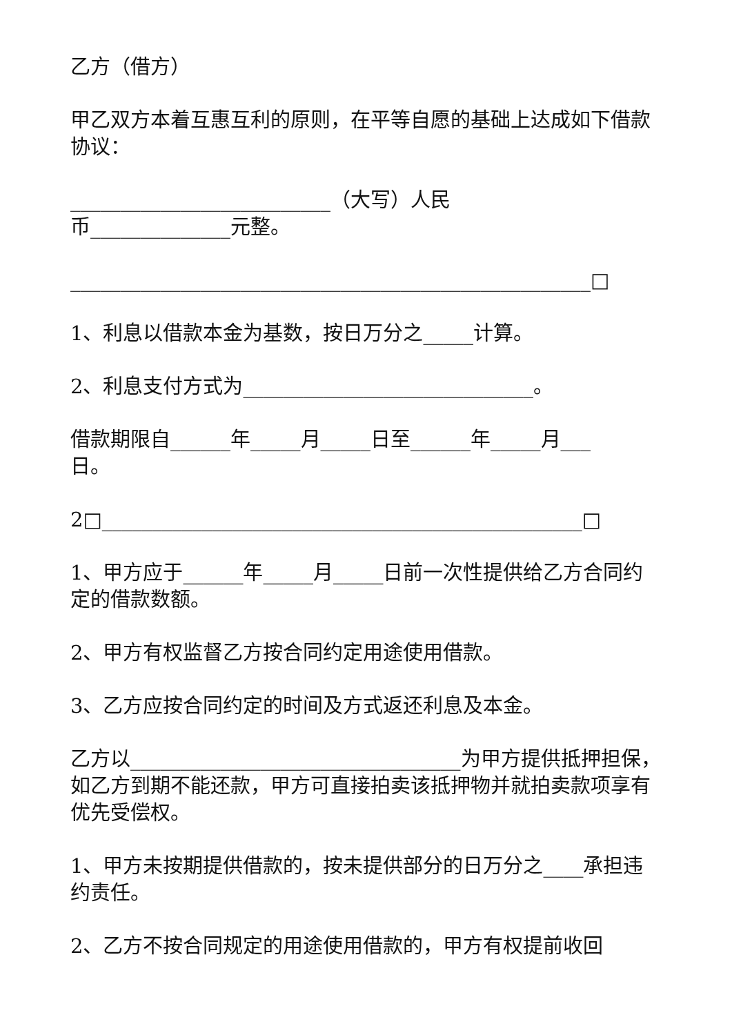乙方（借方）
甲乙双方本着互惠互利的原则，在平等自愿的基础上达成如下借款协议：
__________________________（大写）人民
币______________元整。
____________________________________________________□
1、利息以借款本金为基数，按日万分之_____计算。
2、利息支付方式为_____________________________。
借款期限自______年_____月_____日至______年_____月___
日。
2□________________________________________________□
1、甲方应于______年_____月_____日前一次性提供给乙方合同约定的借款数额。
2、甲方有权监督乙方按合同约定用途使用借款。
3、乙方应按合同约定的时间及方式返还利息及本金。
乙方以_________________________________为甲方提供抵押担保，如乙方到期不能还款，甲方可直接拍卖该抵押物并就拍卖款项享有优先受偿权。
1、甲方未按期提供借款的，按未提供部分的日万分之____承担违约责任。
2、乙方不按合同规定的用途使用借款的，甲方有权提前收回